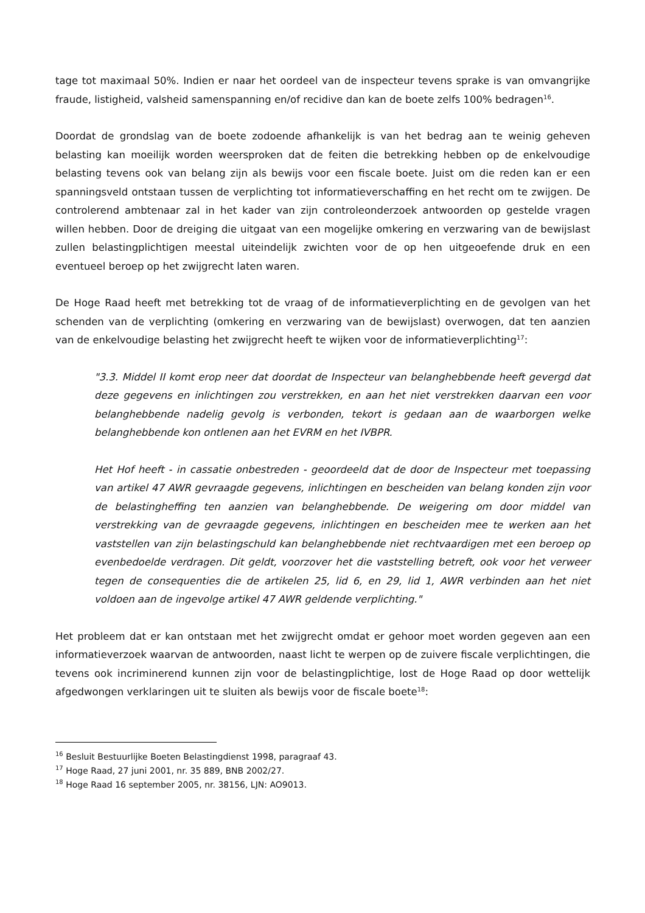tage tot maximaal 50%. Indien er naar het oordeel van de inspecteur tevens sprake is van omvangrijke fraude, listigheid, valsheid samenspanning en/of recidive dan kan de boete zelfs 100% bedragen<sup>16</sup>.
Doordat de grondslag van de boete zodoende afhankelijk is van het bedrag aan te weinig geheven belasting kan moeilijk worden weersproken dat de feiten die betrekking hebben op de enkelvoudige belasting tevens ook van belang zijn als bewijs voor een fiscale boete. Juist om die reden kan er een spanningsveld ontstaan tussen de verplichting tot informatieverschaffing en het recht om te zwijgen. De controlerend ambtenaar zal in het kader van zijn controleonderzoek antwoorden op gestelde vragen willen hebben. Door de dreiging die uitgaat van een mogelijke omkering en verzwaring van de bewijslast zullen belastingplichtigen meestal uiteindelijk zwichten voor de op hen uitgeoefende druk en een eventueel beroep op het zwijgrecht laten waren.
De Hoge Raad heeft met betrekking tot de vraag of de informatieverplichting en de gevolgen van het schenden van de verplichting (omkering en verzwaring van de bewijslast) overwogen, dat ten aanzien van de enkelvoudige belasting het zwijgrecht heeft te wijken voor de informatieverplichting<sup>17</sup>:
"3.3. Middel II komt erop neer dat doordat de Inspecteur van belanghebbende heeft gevergd dat deze gegevens en inlichtingen zou verstrekken, en aan het niet verstrekken daarvan een voor belanghebbende nadelig gevolg is verbonden, tekort is gedaan aan de waarborgen welke belanghebbende kon ontlenen aan het EVRM en het IVBPR.
Het Hof heeft - in cassatie onbestreden - geoordeeld dat de door de Inspecteur met toepassing van artikel 47 AWR gevraagde gegevens, inlichtingen en bescheiden van belang konden zijn voor de belastingheffing ten aanzien van belanghebbende. De weigering om door middel van verstrekking van de gevraagde gegevens, inlichtingen en bescheiden mee te werken aan het vaststellen van zijn belastingschuld kan belanghebbende niet rechtvaardigen met een beroep op evenbedoelde verdragen. Dit geldt, voorzover het die vaststelling betreft, ook voor het verweer tegen de consequenties die de artikelen 25, lid 6, en 29, lid 1, AWR verbinden aan het niet voldoen aan de ingevolge artikel 47 AWR geldende verplichting."
Het probleem dat er kan ontstaan met het zwijgrecht omdat er gehoor moet worden gegeven aan een informatieverzoek waarvan de antwoorden, naast licht te werpen op de zuivere fiscale verplichtingen, die tevens ook incriminerend kunnen zijn voor de belastingplichtige, lost de Hoge Raad op door wettelijk afgedwongen verklaringen uit te sluiten als bewijs voor de fiscale boete<sup>18</sup>:
<sup>16</sup> Besluit Bestuurlijke Boeten Belastingdienst 1998, paragraaf 43.
<sup>17</sup> Hoge Raad, 27 juni 2001, nr. 35 889, BNB 2002/27.
<sup>18</sup> Hoge Raad 16 september 2005, nr. 38156, LJN: AO9013.